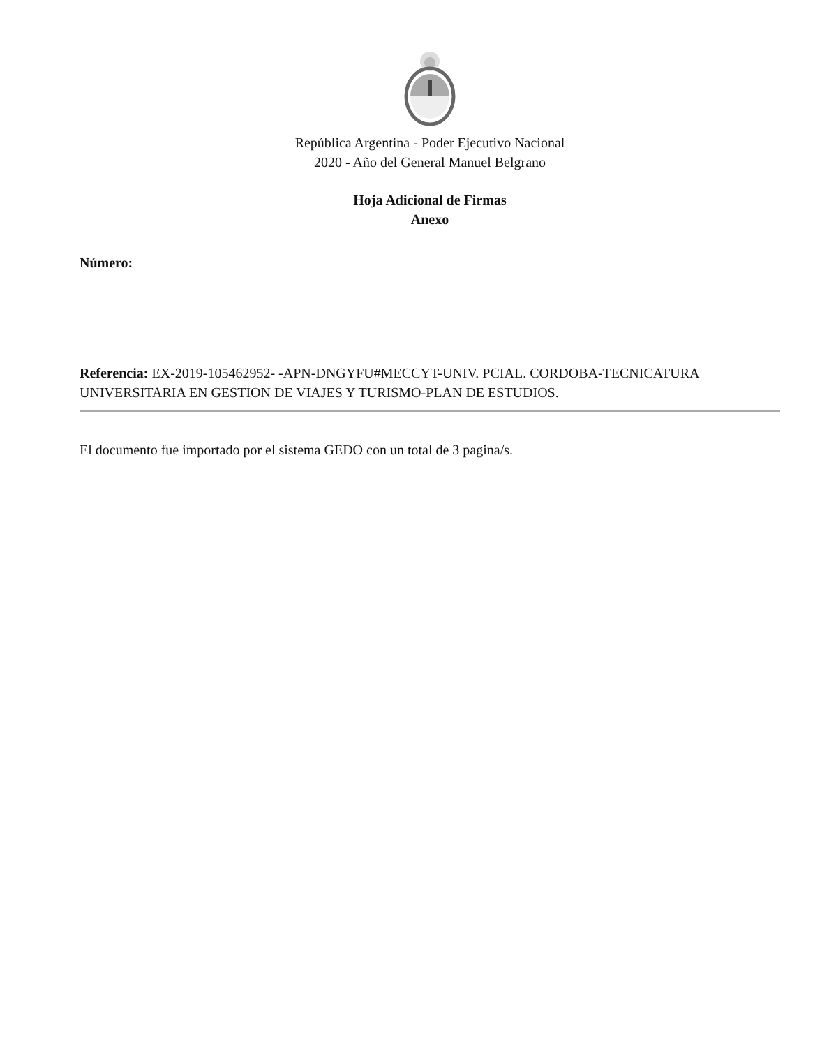República Argentina - Poder Ejecutivo Nacional
2020 - Año del General Manuel Belgrano
Hoja Adicional de Firmas
Anexo
Número:
Referencia: EX-2019-105462952- -APN-DNGYFU#MECCYT-UNIV. PCIAL. CORDOBA-TECNICATURA UNIVERSITARIA EN GESTION DE VIAJES Y TURISMO-PLAN DE ESTUDIOS.
El documento fue importado por el sistema GEDO con un total de 3 pagina/s.